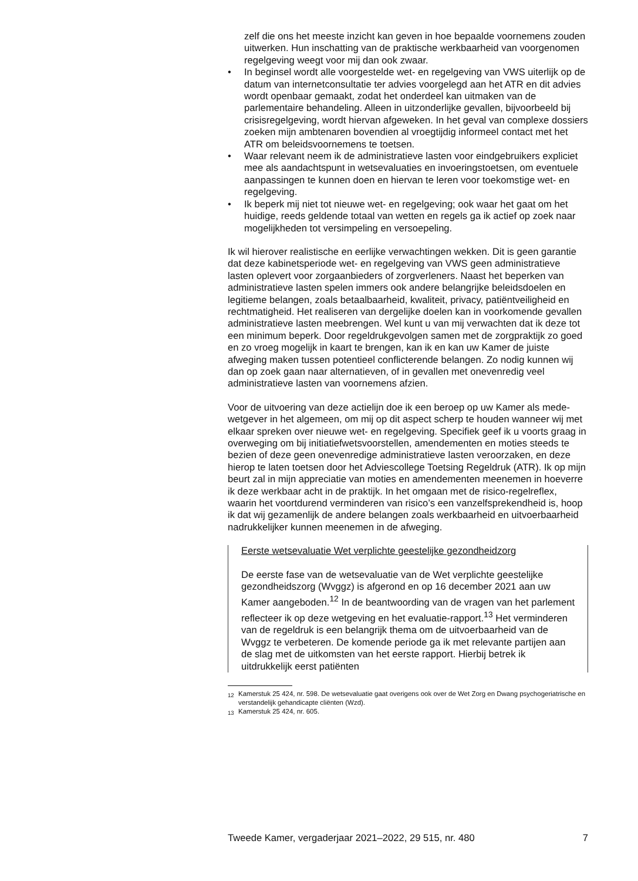zelf die ons het meeste inzicht kan geven in hoe bepaalde voornemens zouden uitwerken. Hun inschatting van de praktische werkbaarheid van voorgenomen regelgeving weegt voor mij dan ook zwaar.
• In beginsel wordt alle voorgestelde wet- en regelgeving van VWS uiterlijk op de datum van internetconsultatie ter advies voorgelegd aan het ATR en dit advies wordt openbaar gemaakt, zodat het onderdeel kan uitmaken van de parlementaire behandeling. Alleen in uitzonderlijke gevallen, bijvoorbeeld bij crisisregelgeving, wordt hiervan afgeweken. In het geval van complexe dossiers zoeken mijn ambtenaren bovendien al vroegtijdig informeel contact met het ATR om beleidsvoornemens te toetsen.
• Waar relevant neem ik de administratieve lasten voor eindgebruikers expliciet mee als aandachtspunt in wetsevaluaties en invoeringstoetsen, om eventuele aanpassingen te kunnen doen en hiervan te leren voor toekomstige wet- en regelgeving.
• Ik beperk mij niet tot nieuwe wet- en regelgeving; ook waar het gaat om het huidige, reeds geldende totaal van wetten en regels ga ik actief op zoek naar mogelijkheden tot versimpeling en versoepeling.
Ik wil hierover realistische en eerlijke verwachtingen wekken. Dit is geen garantie dat deze kabinetsperiode wet- en regelgeving van VWS geen administratieve lasten oplevert voor zorgaanbieders of zorgverleners. Naast het beperken van administratieve lasten spelen immers ook andere belangrijke beleidsdoelen en legitieme belangen, zoals betaalbaarheid, kwaliteit, privacy, patiëntveiligheid en rechtmatigheid. Het realiseren van dergelijke doelen kan in voorkomende gevallen administratieve lasten meebrengen. Wel kunt u van mij verwachten dat ik deze tot een minimum beperk. Door regeldrukgevolgen samen met de zorgpraktijk zo goed en zo vroeg mogelijk in kaart te brengen, kan ik en kan uw Kamer de juiste afweging maken tussen potentieel conflicterende belangen. Zo nodig kunnen wij dan op zoek gaan naar alternatieven, of in gevallen met onevenredig veel administratieve lasten van voornemens afzien.
Voor de uitvoering van deze actielijn doe ik een beroep op uw Kamer als mede-wetgever in het algemeen, om mij op dit aspect scherp te houden wanneer wij met elkaar spreken over nieuwe wet- en regelgeving. Specifiek geef ik u voorts graag in overweging om bij initiatiefwetsvoorstellen, amendementen en moties steeds te bezien of deze geen onevenredige administratieve lasten veroorzaken, en deze hierop te laten toetsen door het Adviescollege Toetsing Regeldruk (ATR). Ik op mijn beurt zal in mijn appreciatie van moties en amendementen meenemen in hoeverre ik deze werkbaar acht in de praktijk. In het omgaan met de risico-regelreflex, waarin het voortdurend verminderen van risico’s een vanzelfsprekendheid is, hoop ik dat wij gezamenlijk de andere belangen zoals werkbaarheid en uitvoerbaarheid nadrukkelijker kunnen meenemen in de afweging.
Eerste wetsevaluatie Wet verplichte geestelijke gezondheidzorg
De eerste fase van de wetsevaluatie van de Wet verplichte geestelijke gezondheidszorg (Wvggz) is afgerond en op 16 december 2021 aan uw Kamer aangeboden.<sup>12</sup> In de beantwoording van de vragen van het parlement reflecteer ik op deze wetgeving en het evaluatie-rapport.<sup>13</sup> Het verminderen van de regeldruk is een belangrijk thema om de uitvoerbaarheid van de Wvggz te verbeteren. De komende periode ga ik met relevante partijen aan de slag met de uitkomsten van het eerste rapport. Hierbij betrek ik uitdrukkelijk eerst patiënten
<sup>12</sup> Kamerstuk 25 424, nr. 598. De wetsevaluatie gaat overigens ook over de Wet Zorg en Dwang psychogeriatrische en verstandelijk gehandicapte cliënten (Wzd).
<sup>13</sup> Kamerstuk 25 424, nr. 605.
Tweede Kamer, vergaderjaar 2021–2022, 29 515, nr. 480 7